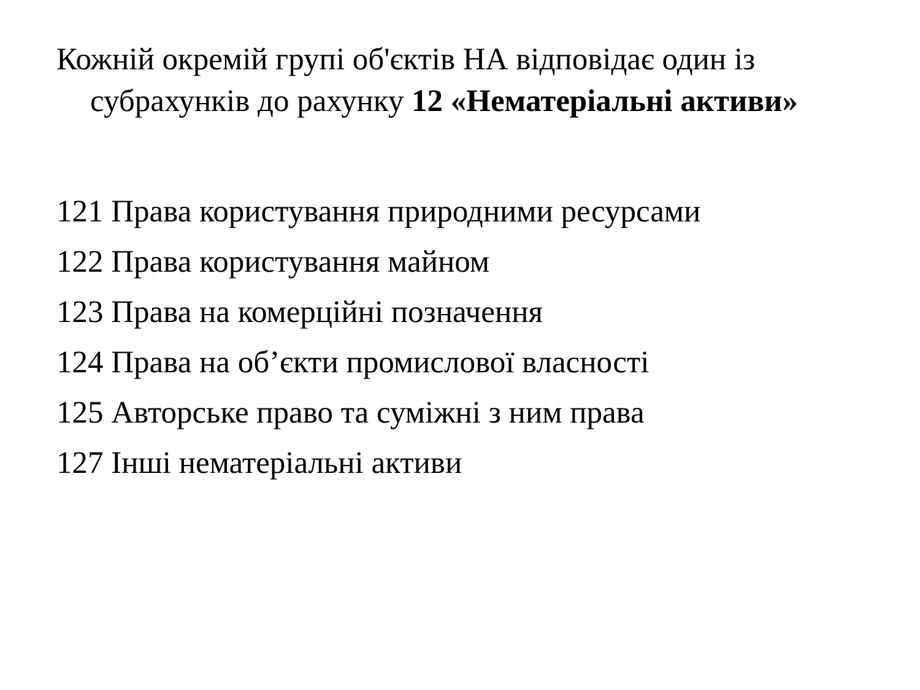Кожній окремій групі об'єктів НА відповідає один із субрахунків до рахунку 12 «Нематеріальні активи»
121 Права користування природними ресурсами
122 Права користування майном
123 Права на комерційні позначення
124 Права на об’єкти промислової власності
125 Авторське право та суміжні з ним права
127 Інші нематеріальні активи